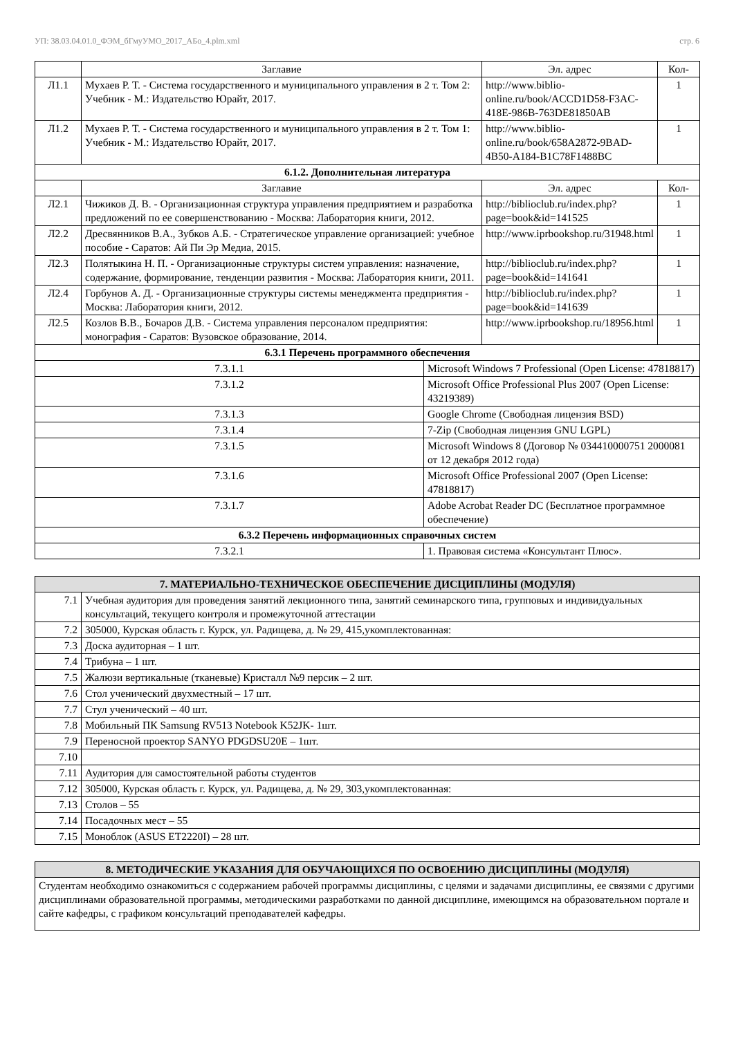УП: 38.03.04.01.0_ФЭМ_бГмуУМО_2017_АБо_4.plm.xml стр. 6
| | Заглавие | | Эл. адрес | Кол- |
| --- | --- | --- | --- | --- |
| Л1.1 | Мухаев Р. Т. - Система государственного и муниципального управления в 2 т. Том 2: Учебник - М.: Издательство Юрайт, 2017. | | http://www.biblio-online.ru/book/ACCD1D58-F3AC-418E-986B-763DE81850AB | 1 |
| Л1.2 | Мухаев Р. Т. - Система государственного и муниципального управления в 2 т. Том 1: Учебник - М.: Издательство Юрайт, 2017. | | http://www.biblio-online.ru/book/658A2872-9BAD-4B50-A184-B1C78F1488BC | 1 |
| 6.1.2. Дополнительная литература | | | | |
| | Заглавие | | Эл. адрес | Кол- |
| Л2.1 | Чижиков Д. В. - Организационная структура управления предприятием и разработка предложений по ее совершенствованию - Москва: Лаборатория книги, 2012. | | http://biblioclub.ru/index.php?page=book&id=141525 | 1 |
| Л2.2 | Дресвянников В.А., Зубков А.Б. - Стратегическое управление организацией: учебное пособие - Саратов: Ай Пи Эр Медиа, 2015. | | http://www.iprbookshop.ru/31948.html | 1 |
| Л2.3 | Полятыкина Н. П. - Организационные структуры систем управления: назначение, содержание, формирование, тенденции развития - Москва: Лаборатория книги, 2011. | | http://biblioclub.ru/index.php?page=book&id=141641 | 1 |
| Л2.4 | Горбунов А. Д. - Организационные структуры системы менеджмента предприятия - Москва: Лаборатория книги, 2012. | | http://biblioclub.ru/index.php?page=book&id=141639 | 1 |
| Л2.5 | Козлов В.В., Бочаров Д.В. - Система управления персоналом предприятия: монография - Саратов: Вузовское образование, 2014. | | http://www.iprbookshop.ru/18956.html | 1 |
| 6.3.1 Перечень программного обеспечения | | | | |
| 7.3.1.1 | | Microsoft Windows 7 Professional (Open License: 47818817) | | |
| 7.3.1.2 | | Microsoft Office Professional Plus 2007 (Open License: 43219389) | | |
| 7.3.1.3 | | Google Chrome (Свободная лицензия BSD) | | |
| 7.3.1.4 | | 7-Zip (Свободная лицензия GNU LGPL) | | |
| 7.3.1.5 | | Microsoft Windows 8 (Договор № 034410000751 2000081 от 12 декабря 2012 года) | | |
| 7.3.1.6 | | Microsoft Office Professional 2007 (Open License: 47818817) | | |
| 7.3.1.7 | | Adobe Acrobat Reader DC (Бесплатное программное обеспечение) | | |
| 6.3.2 Перечень информационных справочных систем | | | | |
| 7.3.2.1 | | 1. Правовая система «Консультант Плюс». | | |
| 7. МАТЕРИАЛЬНО-ТЕХНИЧЕСКОЕ ОБЕСПЕЧЕНИЕ ДИСЦИПЛИНЫ (МОДУЛЯ) | |
| 7.1 | Учебная аудитория для проведения занятий лекционного типа, занятий семинарского типа, групповых и индивидуальных консультаций, текущего контроля и промежуточной аттестации |
| 7.2 | 305000, Курская область г. Курск, ул. Радищева, д. № 29, 415,укомплектованная: |
| 7.3 | Доска аудиторная – 1 шт. |
| 7.4 | Трибуна – 1 шт. |
| 7.5 | Жалюзи вертикальные (тканевые) Кристалл №9 персик – 2 шт. |
| 7.6 | Стол ученический двухместный – 17 шт. |
| 7.7 | Стул ученический – 40 шт. |
| 7.8 | Мобильный ПК Samsung RV513 Notebook K52JK- 1шт. |
| 7.9 | Переносной проектор SANYO PDGDSU20E – 1шт. |
| 7.10 | |
| 7.11 | Аудитория для самостоятельной работы студентов |
| 7.12 | 305000, Курская область г. Курск, ул. Радищева, д. № 29, 303,укомплектованная: |
| 7.13 | Столов – 55 |
| 7.14 | Посадочных мест – 55 |
| 7.15 | Моноблок (ASUS ET2220I) – 28 шт. |
| 8. МЕТОДИЧЕСКИЕ УКАЗАНИЯ ДЛЯ ОБУЧАЮЩИХСЯ ПО ОСВОЕНИЮ ДИСЦИПЛИНЫ (МОДУЛЯ) |
| Студентам необходимо ознакомиться с содержанием рабочей программы дисциплины, с целями и задачами дисциплины, ее связями с другими дисциплинами образовательной программы, методическими разработками по данной дисциплине, имеющимся на образовательном портале и сайте кафедры, с графиком консультаций преподавателей кафедры. |